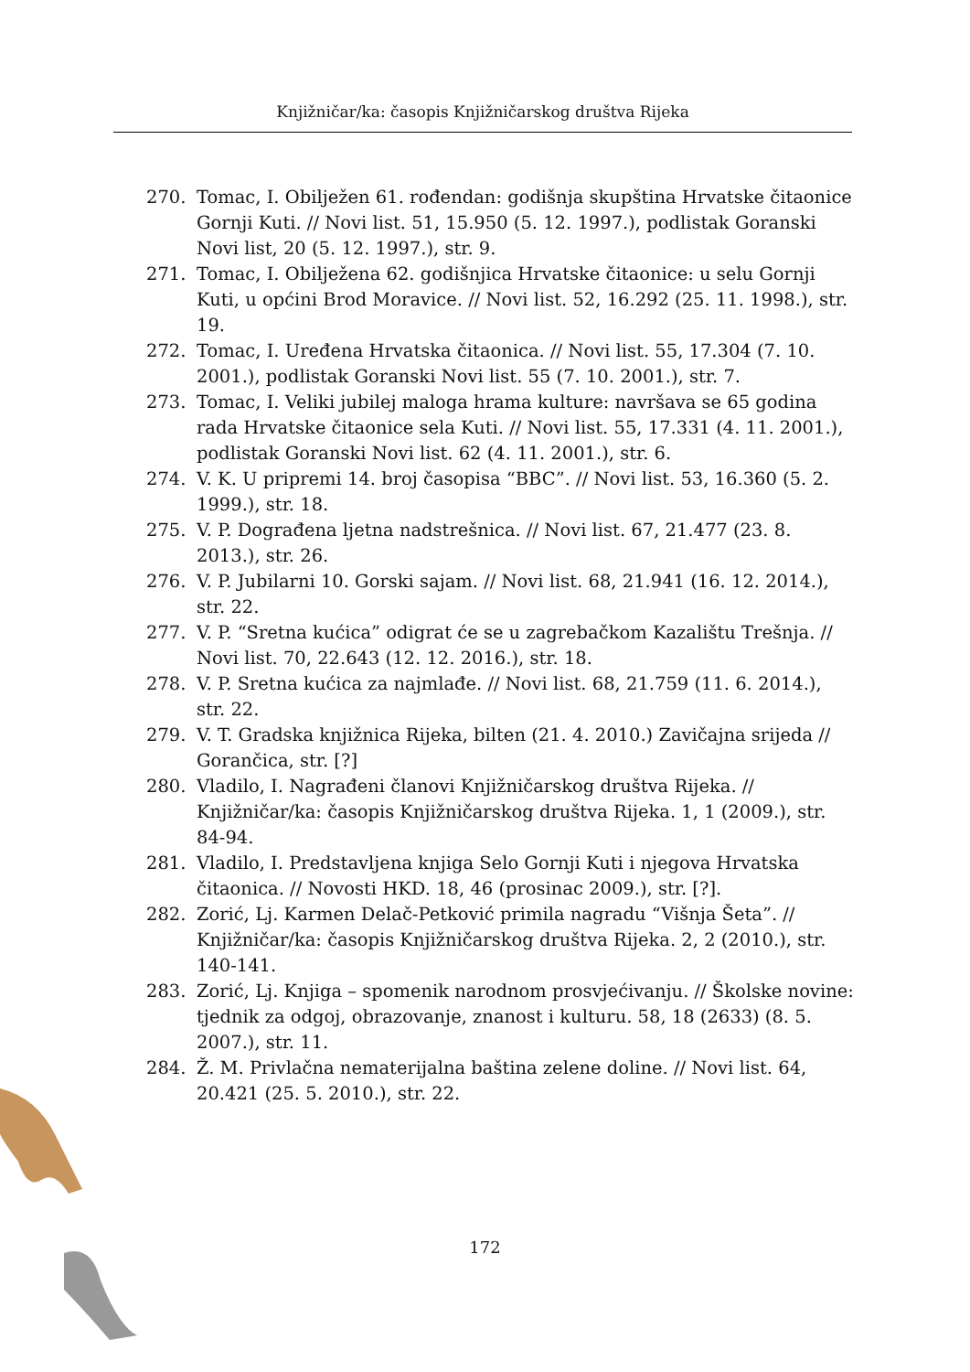Knjižničar/ka: časopis Knjižničarskog društva Rijeka
270. Tomac, I. Obilježen 61. rođendan: godišnja skupština Hrvatske čitaonice Gornji Kuti. // Novi list. 51, 15.950 (5. 12. 1997.), podlistak Goranski Novi list, 20 (5. 12. 1997.), str. 9.
271. Tomac, I. Obilježena 62. godišnjica Hrvatske čitaonice: u selu Gornji Kuti, u općini Brod Moravice. // Novi list. 52, 16.292 (25. 11. 1998.), str. 19.
272. Tomac, I. Uređena Hrvatska čitaonica. // Novi list. 55, 17.304 (7. 10. 2001.), podlistak Goranski Novi list. 55 (7. 10. 2001.), str. 7.
273. Tomac, I. Veliki jubilej maloga hrama kulture: navršava se 65 godina rada Hrvatske čitaonice sela Kuti. // Novi list. 55, 17.331 (4. 11. 2001.), podlistak Goranski Novi list. 62 (4. 11. 2001.), str. 6.
274. V. K. U pripremi 14. broj časopisa “BBC”. // Novi list. 53, 16.360 (5. 2. 1999.), str. 18.
275. V. P. Dograđena ljetna nadstrešnica. // Novi list. 67, 21.477 (23. 8. 2013.), str. 26.
276. V. P. Jubilarni 10. Gorski sajam. // Novi list. 68, 21.941 (16. 12. 2014.), str. 22.
277. V. P. “Sretna kućica” odigrat će se u zagrebačkom Kazalištu Trešnja. // Novi list. 70, 22.643 (12. 12. 2016.), str. 18.
278. V. P. Sretna kućica za najmlađe. // Novi list. 68, 21.759 (11. 6. 2014.), str. 22.
279. V. T. Gradska knjižnica Rijeka, bilten (21. 4. 2010.) Zavičajna srijeda // Gorančica, str. [?]
280. Vladilo, I. Nagrađeni članovi Knjižničarskog društva Rijeka. // Knjižničar/ka: časopis Knjižničarskog društva Rijeka. 1, 1 (2009.), str. 84-94.
281. Vladilo, I. Predstavljena knjiga Selo Gornji Kuti i njegova Hrvatska čitaonica. // Novosti HKD. 18, 46 (prosinac 2009.), str. [?].
282. Zorić, Lj. Karmen Delač-Petković primila nagradu “Višnja Šeta”. // Knjižničar/ka: časopis Knjižničarskog društva Rijeka. 2, 2 (2010.), str. 140-141.
283. Zorić, Lj. Knjiga – spomenik narodnom prosvjećivanju. // Školske novine: tjednik za odgoj, obrazovanje, znanost i kulturu. 58, 18 (2633) (8. 5. 2007.), str. 11.
284. Ž. M. Privlačna nematerijalna baština zelene doline. // Novi list. 64, 20.421 (25. 5. 2010.), str. 22.
172